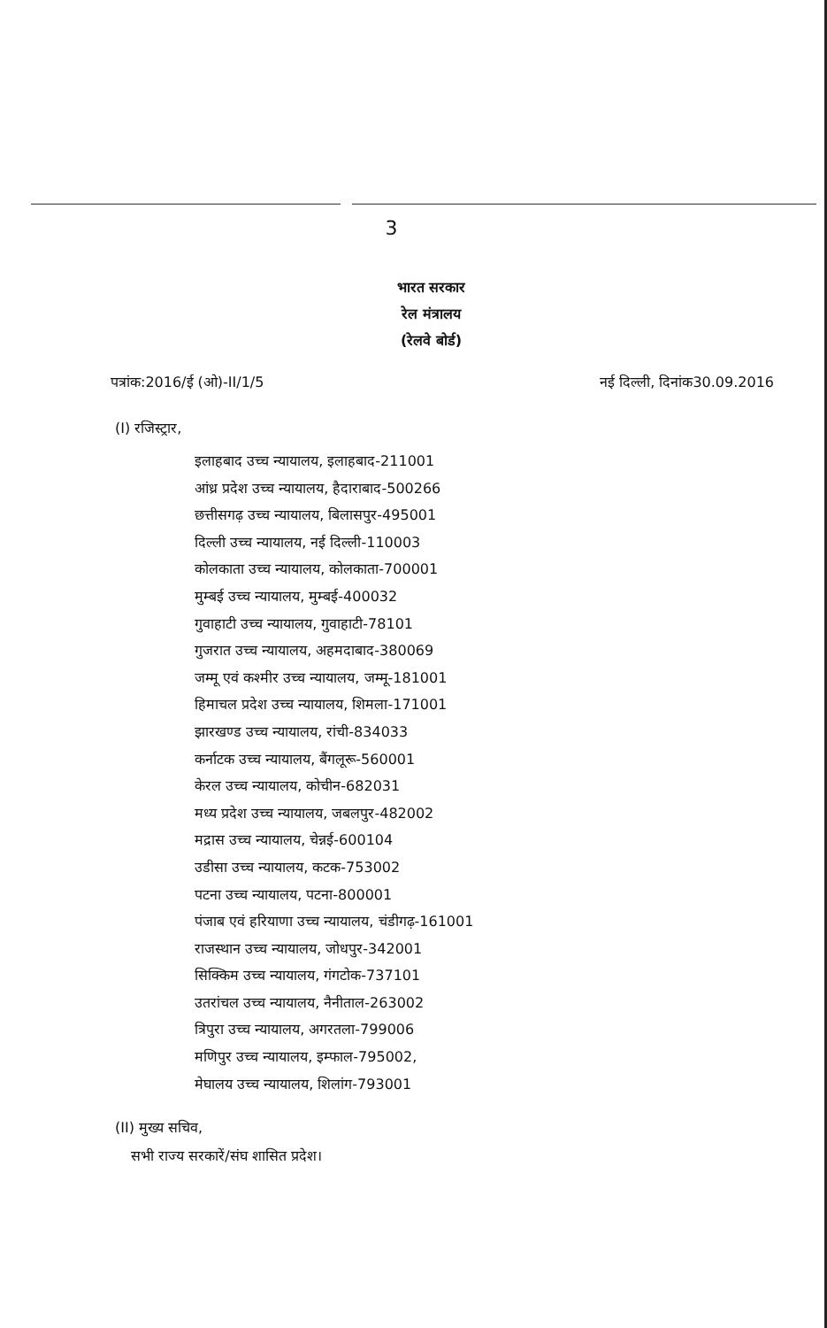3
भारत सरकार
रेल मंत्रालय
(रेलवे बोर्ड)
पत्रांक:2016/ई (ओ)-II/1/5 नई दिल्ली, दिनांक30.09.2016
(I) रजिस्ट्रार,
इलाहबाद उच्च न्यायालय, इलाहबाद-211001
आंध्र प्रदेश उच्च न्यायालय, हैदाराबाद-500266
छत्तीसगढ़ उच्च न्यायालय, बिलासपुर-495001
दिल्ली उच्च न्यायालय, नई दिल्ली-110003
कोलकाता उच्च न्यायालय, कोलकाता-700001
मुम्बई उच्च न्यायालय, मुम्बई-400032
गुवाहाटी उच्च न्यायालय, गुवाहाटी-78101
गुजरात उच्च न्यायालय, अहमदाबाद-380069
जम्मू एवं कश्मीर उच्च न्यायालय, जम्मू-181001
हिमाचल प्रदेश उच्च न्यायालय, शिमला-171001
झारखण्ड उच्च न्यायालय, रांची-834033
कर्नाटक उच्च न्यायालय, बैंगलूरू-560001
केरल उच्च न्यायालय, कोचीन-682031
मध्य प्रदेश उच्च न्यायालय, जबलपुर-482002
मद्रास उच्च न्यायालय, चेन्नई-600104
उडीसा उच्च न्यायालय, कटक-753002
पटना उच्च न्यायालय, पटना-800001
पंजाब एवं हरियाणा उच्च न्यायालय, चंडीगढ़-161001
राजस्थान उच्च न्यायालय, जोधपुर-342001
सिक्किम उच्च न्यायालय, गंगटोक-737101
उतरांचल उच्च न्यायालय, नैनीताल-263002
त्रिपुरा उच्च न्यायालय, अगरतला-799006
मणिपुर उच्च न्यायालय, इम्फाल-795002,
मेघालय उच्च न्यायालय, शिलांग-793001
(II) मुख्य सचिव,
सभी राज्य सरकारें/संघ शासित प्रदेश।